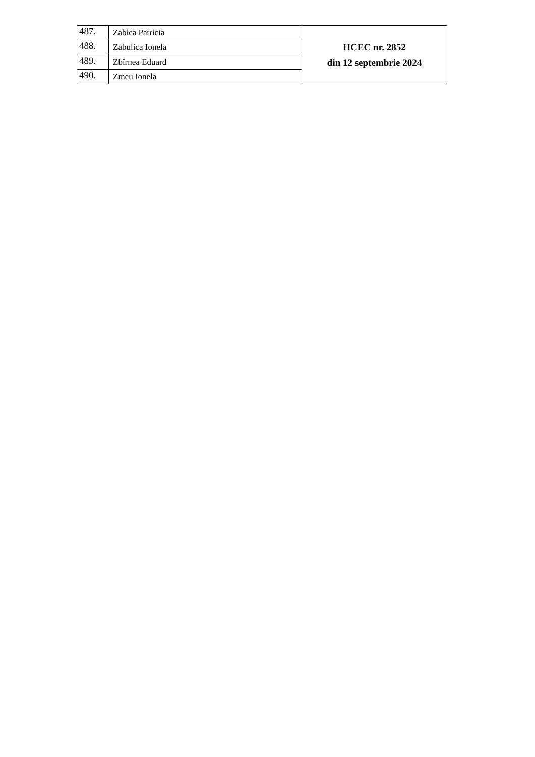| 487. | Zabica Patricia | HCEC nr. 2852 din 12 septembrie 2024 |
| 488. | Zabulica Ionela | |
| 489. | Zbîrnea Eduard | |
| 490. | Zmeu Ionela | |